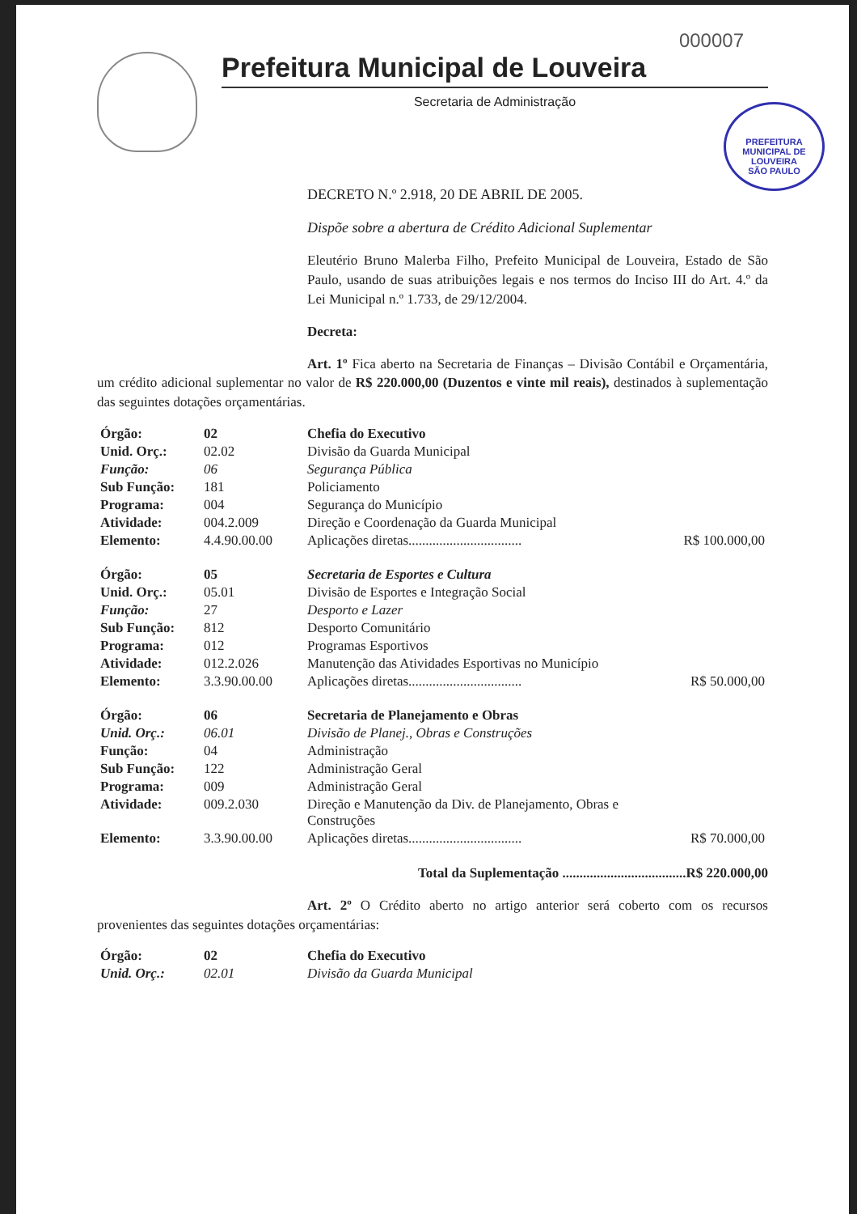000007
Prefeitura Municipal de Louveira
Secretaria de Administração
PREFEITURA MUNICIPAL DE LOUVEIRA
SÃO PAULO
DECRETO N.º 2.918, 20 DE ABRIL DE 2005.
Dispõe sobre a abertura de Crédito Adicional Suplementar
Eleutério Bruno Malerba Filho, Prefeito Municipal de Louveira, Estado de São Paulo, usando de suas atribuições legais e nos termos do Inciso III do Art. 4.º da Lei Municipal n.º 1.733, de 29/12/2004.
Decreta:
Art. 1º Fica aberto na Secretaria de Finanças – Divisão Contábil e Orçamentária, um crédito adicional suplementar no valor de R$ 220.000,00 (Duzentos e vinte mil reais), destinados à suplementação das seguintes dotações orçamentárias.
| Órgão: | 02 | Chefia do Executivo | |
| Unid. Orç.: | 02.02 | Divisão da Guarda Municipal | |
| Função: | 06 | Segurança Pública | |
| Sub Função: | 181 | Policiamento | |
| Programa: | 004 | Segurança do Município | |
| Atividade: | 004.2.009 | Direção e Coordenação da Guarda Municipal | |
| Elemento: | 4.4.90.00.00 | Aplicações diretas................................. | R$ 100.000,00 |
| Órgão: | 05 | Secretaria de Esportes e Cultura | |
| Unid. Orç.: | 05.01 | Divisão de Esportes e Integração Social | |
| Função: | 27 | Desporto e Lazer | |
| Sub Função: | 812 | Desporto Comunitário | |
| Programa: | 012 | Programas Esportivos | |
| Atividade: | 012.2.026 | Manutenção das Atividades Esportivas no Município | |
| Elemento: | 3.3.90.00.00 | Aplicações diretas................................. | R$ 50.000,00 |
| Órgão: | 06 | Secretaria de Planejamento e Obras | |
| Unid. Orç.: | 06.01 | Divisão de Planej., Obras e Construções | |
| Função: | 04 | Administração | |
| Sub Função: | 122 | Administração Geral | |
| Programa: | 009 | Administração Geral | |
| Atividade: | 009.2.030 | Direção e Manutenção da Div. de Planejamento, Obras e Construções | |
| Elemento: | 3.3.90.00.00 | Aplicações diretas................................. | R$ 70.000,00 |
Total da Suplementação ....................................R$ 220.000,00
Art. 2º O Crédito aberto no artigo anterior será coberto com os recursos provenientes das seguintes dotações orçamentárias:
| Órgão: | 02 | Chefia do Executivo |
| Unid. Orç.: | 02.01 | Divisão da Guarda Municipal |